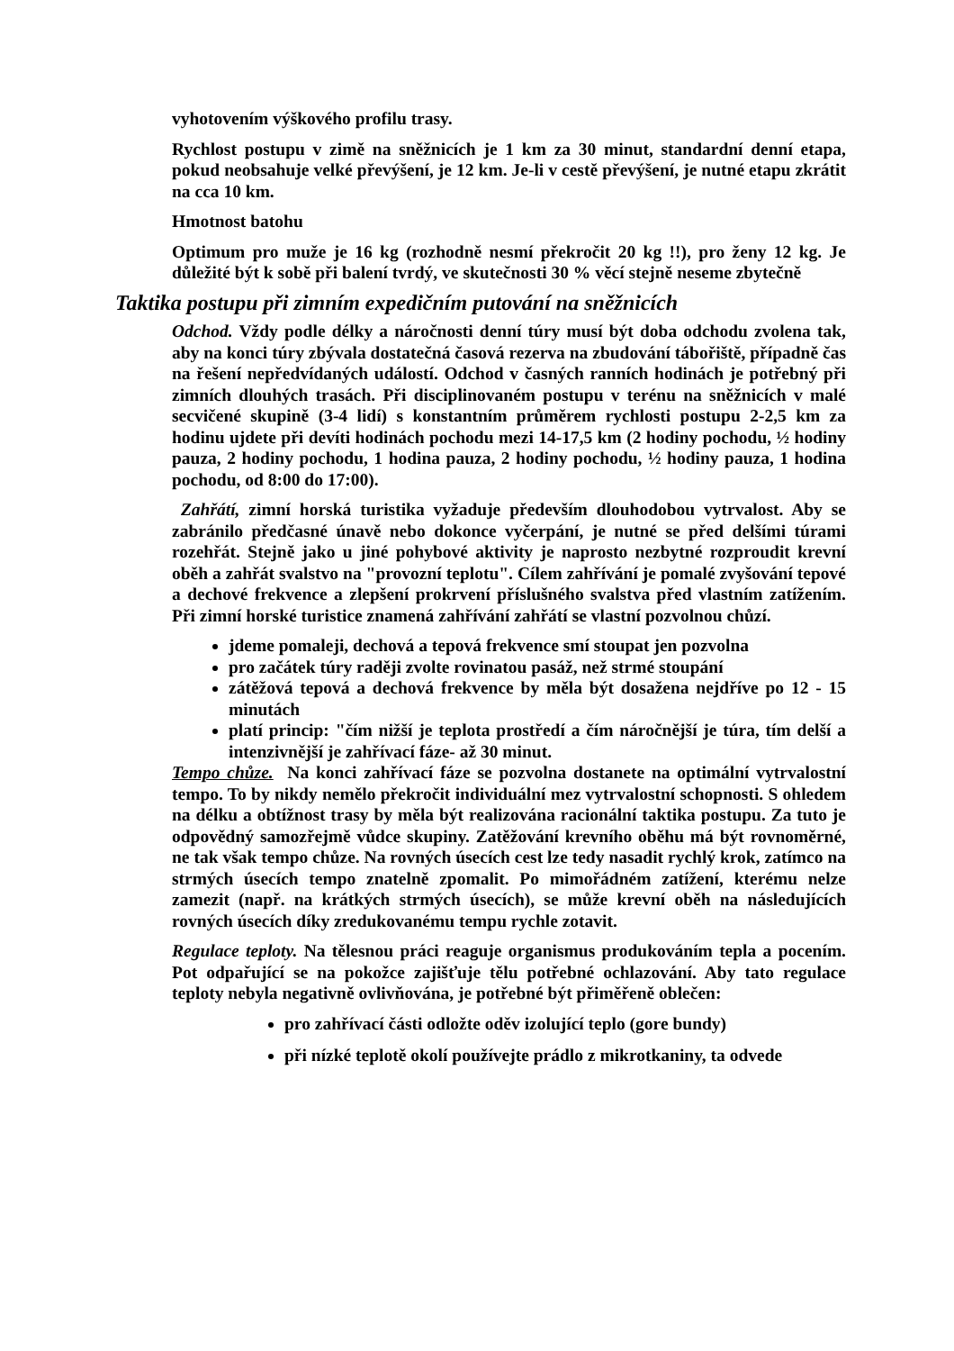vyhotovením výškového profilu trasy.
Rychlost postupu v zimě na sněžnicích je 1 km za 30 minut, standardní denní etapa, pokud neobsahuje velké převýšení, je 12 km. Je-li v cestě převýšení, je nutné etapu zkrátit na cca 10 km.
Hmotnost batohu
Optimum pro muže je 16 kg (rozhodně nesmí překročit 20 kg !!), pro ženy 12 kg. Je důležité být k sobě při balení tvrdý, ve skutečnosti 30 % věcí stejně neseme zbytečně
Taktika postupu při zimním expedičním putování na sněžnicích
Odchod. Vždy podle délky a náročnosti denní túry musí být doba odchodu zvolena tak, aby na konci túry zbývala dostatečná časová rezerva na zbudování tábořiště, případně čas na řešení nepředvídaných událostí. Odchod v časných ranních hodinách je potřebný při zimních dlouhých trasách. Při disciplinovaném postupu v terénu na sněžnicích v malé secvičené skupině (3-4 lidí) s konstantním průměrem rychlosti postupu 2-2,5 km za hodinu ujdete při devíti hodinách pochodu mezi 14-17,5 km (2 hodiny pochodu, ½ hodiny pauza, 2 hodiny pochodu, 1 hodina pauza, 2 hodiny pochodu, ½ hodiny pauza, 1 hodina pochodu, od 8:00 do 17:00).
Zahřátí, zimní horská turistika vyžaduje především dlouhodobou vytrvalost. Aby se zabránilo předčasné únavě nebo dokonce vyčerpání, je nutné se před delšími túrami rozehřát. Stejně jako u jiné pohybové aktivity je naprosto nezbytné rozproudit krevní oběh a zahřát svalstvo na "provozní teplotu". Cílem zahřívání je pomalé zvyšování tepové a dechové frekvence a zlepšení prokrvení příslušného svalstva před vlastním zatížením. Při zimní horské turistice znamená zahřívání zahřátí se vlastní pozvolnou chůzí.
jdeme pomaleji, dechová a tepová frekvence smí stoupat jen pozvolna
pro začátek túry raději zvolte rovinatou pasáž, než strmé stoupání
zátěžová tepová a dechová frekvence by měla být dosažena nejdříve po 12 - 15 minutách
platí princip: "čím nižší je teplota prostředí a čím náročnější je túra, tím delší a intenzivnější je zahřívací fáze- až 30 minut.
Tempo chůze. Na konci zahřívací fáze se pozvolna dostanete na optimální vytrvalostní tempo. To by nikdy nemělo překročit individuální mez vytrvalostní schopnosti. S ohledem na délku a obtížnost trasy by měla být realizována racionální taktika postupu. Za tuto je odpovědný samozřejmě vůdce skupiny. Zatěžování krevního oběhu má být rovnoměrné, ne tak však tempo chůze. Na rovných úsecích cest lze tedy nasadit rychlý krok, zatímco na strmých úsecích tempo znatelně zpomalit. Po mimořádném zatížení, kterému nelze zamezit (např. na krátkých strmých úsecích), se může krevní oběh na následujících rovných úsecích díky zredukovanému tempu rychle zotavit.
Regulace teploty. Na tělesnou práci reaguje organismus produkováním tepla a pocením. Pot odpařující se na pokožce zajišťuje tělu potřebné ochlazování. Aby tato regulace teploty nebyla negativně ovlivňována, je potřebné být přiměřeně oblečen:
pro zahřívací části odložte oděv izolující teplo (gore bundy)
při nízké teplotě okolí používejte prádlo z mikrotkaniny, ta odvede